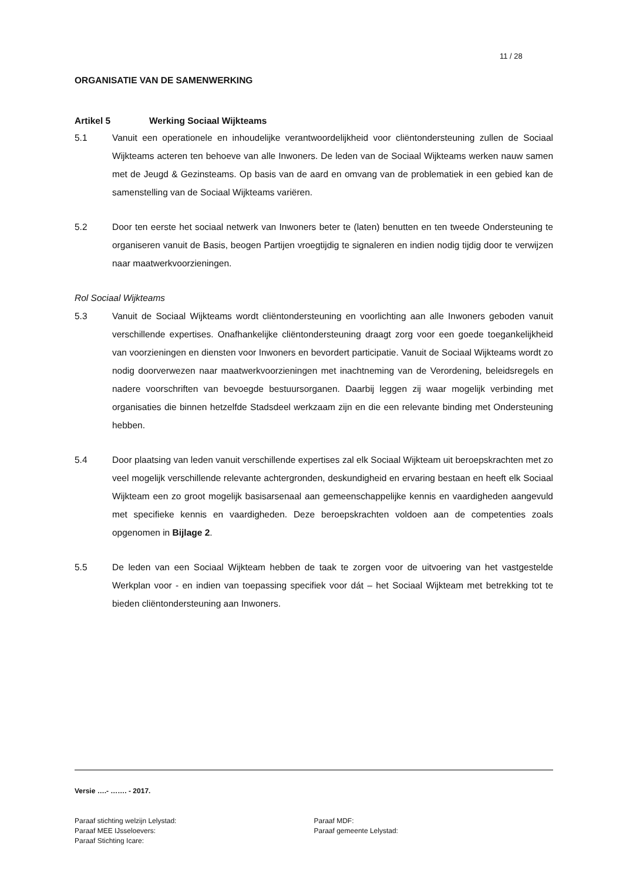11 / 28
ORGANISATIE VAN DE SAMENWERKING
Artikel 5 Werking Sociaal Wijkteams
5.1 Vanuit een operationele en inhoudelijke verantwoordelijkheid voor cliëntondersteuning zullen de Sociaal Wijkteams acteren ten behoeve van alle Inwoners. De leden van de Sociaal Wijkteams werken nauw samen met de Jeugd & Gezinsteams. Op basis van de aard en omvang van de problematiek in een gebied kan de samenstelling van de Sociaal Wijkteams variëren.
5.2 Door ten eerste het sociaal netwerk van Inwoners beter te (laten) benutten en ten tweede Ondersteuning te organiseren vanuit de Basis, beogen Partijen vroegtijdig te signaleren en indien nodig tijdig door te verwijzen naar maatwerkvoorzieningen.
Rol Sociaal Wijkteams
5.3 Vanuit de Sociaal Wijkteams wordt cliëntondersteuning en voorlichting aan alle Inwoners geboden vanuit verschillende expertises. Onafhankelijke cliëntondersteuning draagt zorg voor een goede toegankelijkheid van voorzieningen en diensten voor Inwoners en bevordert participatie. Vanuit de Sociaal Wijkteams wordt zo nodig doorverwezen naar maatwerkvoorzieningen met inachtneming van de Verordening, beleidsregels en nadere voorschriften van bevoegde bestuursorganen. Daarbij leggen zij waar mogelijk verbinding met organisaties die binnen hetzelfde Stadsdeel werkzaam zijn en die een relevante binding met Ondersteuning hebben.
5.4 Door plaatsing van leden vanuit verschillende expertises zal elk Sociaal Wijkteam uit beroepskrachten met zo veel mogelijk verschillende relevante achtergronden, deskundigheid en ervaring bestaan en heeft elk Sociaal Wijkteam een zo groot mogelijk basisarsenaal aan gemeenschappelijke kennis en vaardigheden aangevuld met specifieke kennis en vaardigheden. Deze beroepskrachten voldoen aan de competenties zoals opgenomen in Bijlage 2.
5.5 De leden van een Sociaal Wijkteam hebben de taak te zorgen voor de uitvoering van het vastgestelde Werkplan voor - en indien van toepassing specifiek voor dát – het Sociaal Wijkteam met betrekking tot te bieden cliëntondersteuning aan Inwoners.
Versie ….- ……. - 2017.
Paraaf stichting welzijn Lelystad:
Paraaf MEE IJsseloevers:
Paraaf Stichting Icare:
Paraaf MDF:
Paraaf gemeente Lelystad: